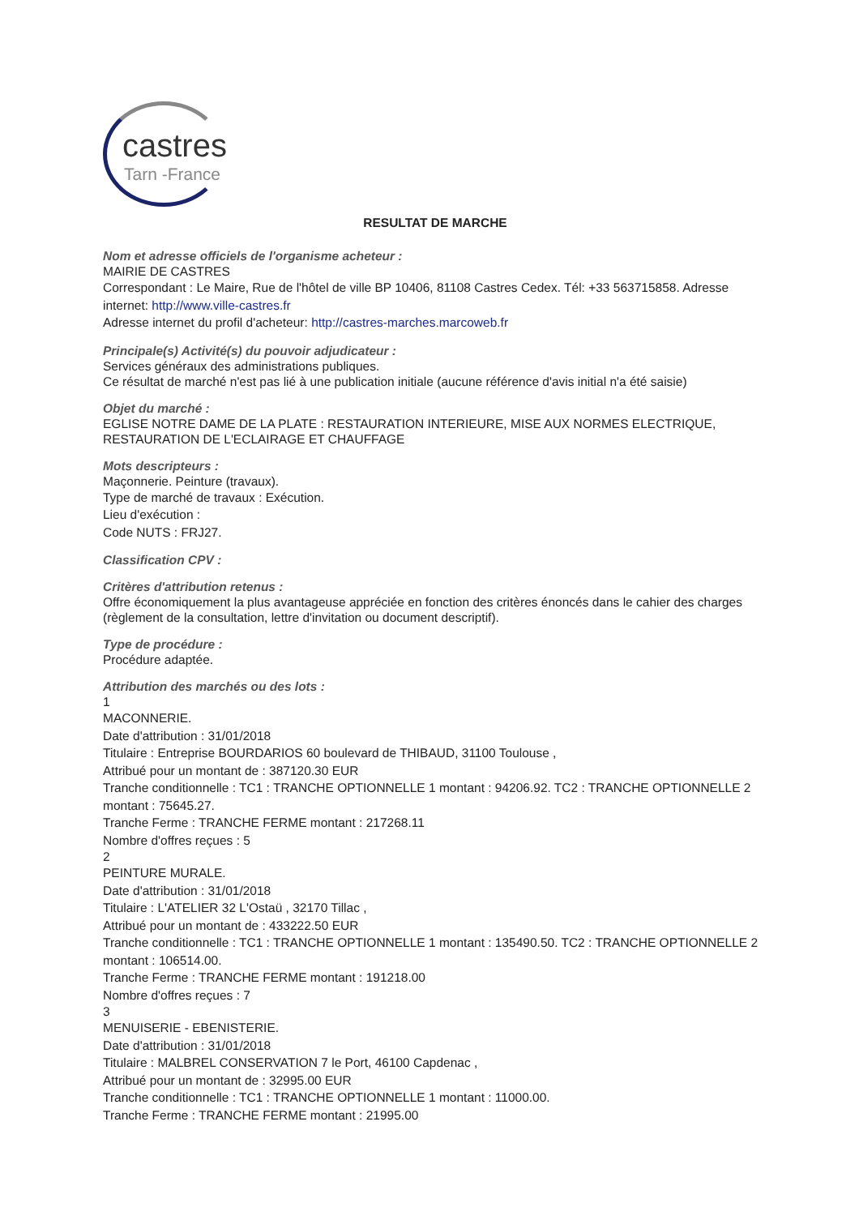castres
Tarn -France
RESULTAT DE MARCHE
Nom et adresse officiels de l'organisme acheteur :
MAIRIE DE CASTRES
Correspondant : Le Maire, Rue de l'hôtel de ville BP 10406, 81108 Castres Cedex. Tél: +33 563715858. Adresse internet: http://www.ville-castres.fr
Adresse internet du profil d'acheteur: http://castres-marches.marcoweb.fr
Principale(s) Activité(s) du pouvoir adjudicateur :
Services généraux des administrations publiques.
Ce résultat de marché n'est pas lié à une publication initiale (aucune référence d'avis initial n'a été saisie)
Objet du marché :
EGLISE NOTRE DAME DE LA PLATE : RESTAURATION INTERIEURE, MISE AUX NORMES ELECTRIQUE, RESTAURATION DE L'ECLAIRAGE ET CHAUFFAGE
Mots descripteurs :
Maçonnerie. Peinture (travaux).
Type de marché de travaux : Exécution.
Lieu d'exécution :
Code NUTS : FRJ27.
Classification CPV :
Critères d'attribution retenus :
Offre économiquement la plus avantageuse appréciée en fonction des critères énoncés dans le cahier des charges (règlement de la consultation, lettre d'invitation ou document descriptif).
Type de procédure :
Procédure adaptée.
Attribution des marchés ou des lots :
1
MACONNERIE.
Date d'attribution : 31/01/2018
Titulaire : Entreprise BOURDARIOS 60 boulevard de THIBAUD, 31100 Toulouse ,
Attribué pour un montant de : 387120.30 EUR
Tranche conditionnelle : TC1 : TRANCHE OPTIONNELLE 1 montant : 94206.92. TC2 : TRANCHE OPTIONNELLE 2 montant : 75645.27.
Tranche Ferme : TRANCHE FERME montant : 217268.11
Nombre d'offres reçues : 5
2
PEINTURE MURALE.
Date d'attribution : 31/01/2018
Titulaire : L'ATELIER 32 L'Ostaü , 32170 Tillac ,
Attribué pour un montant de : 433222.50 EUR
Tranche conditionnelle : TC1 : TRANCHE OPTIONNELLE 1 montant : 135490.50. TC2 : TRANCHE OPTIONNELLE 2 montant : 106514.00.
Tranche Ferme : TRANCHE FERME montant : 191218.00
Nombre d'offres reçues : 7
3
MENUISERIE - EBENISTERIE.
Date d'attribution : 31/01/2018
Titulaire : MALBREL CONSERVATION 7 le Port, 46100 Capdenac ,
Attribué pour un montant de : 32995.00 EUR
Tranche conditionnelle : TC1 : TRANCHE OPTIONNELLE 1 montant : 11000.00.
Tranche Ferme : TRANCHE FERME montant : 21995.00